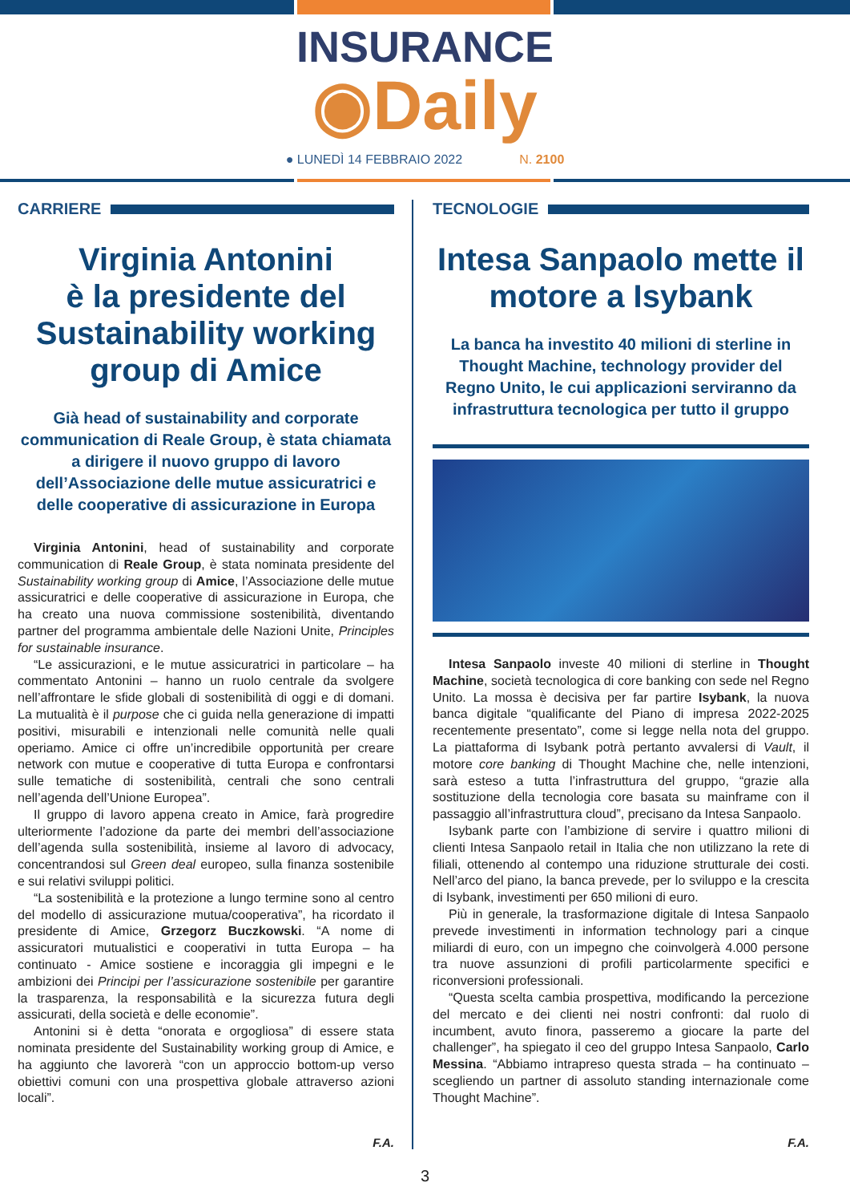INSURANCE
◉Daily
● LUNEDÌ 14 FEBBRAIO 2022 N. 2100
CARRIERE
Virginia Antonini
è la presidente del Sustainability working group di Amice
Già head of sustainability and corporate communication di Reale Group, è stata chiamata a dirigere il nuovo gruppo di lavoro dell’Associazione delle mutue assicuratrici e delle cooperative di assicurazione in Europa
Virginia Antonini, head of sustainability and corporate communication di Reale Group, è stata nominata presidente del Sustainability working group di Amice, l’Associazione delle mutue assicuratrici e delle cooperative di assicurazione in Europa, che ha creato una nuova commissione sostenibilità, diventando partner del programma ambientale delle Nazioni Unite, Principles for sustainable insurance.
“Le assicurazioni, e le mutue assicuratrici in particolare – ha commentato Antonini – hanno un ruolo centrale da svolgere nell’affrontare le sfide globali di sostenibilità di oggi e di domani. La mutualità è il purpose che ci guida nella generazione di impatti positivi, misurabili e intenzionali nelle comunità nelle quali operiamo. Amice ci offre un’incredibile opportunità per creare network con mutue e cooperative di tutta Europa e confrontarsi sulle tematiche di sostenibilità, centrali che sono centrali nell’agenda dell’Unione Europea”.
Il gruppo di lavoro appena creato in Amice, farà progredire ulteriormente l’adozione da parte dei membri dell’associazione dell’agenda sulla sostenibilità, insieme al lavoro di advocacy, concentrandosi sul Green deal europeo, sulla finanza sostenibile e sui relativi sviluppi politici.
“La sostenibilità e la protezione a lungo termine sono al centro del modello di assicurazione mutua/cooperativa”, ha ricordato il presidente di Amice, Grzegorz Buczkowski. “A nome di assicuratori mutualistici e cooperativi in tutta Europa – ha continuato - Amice sostiene e incoraggia gli impegni e le ambizioni dei Principi per l’assicurazione sostenibile per garantire la trasparenza, la responsabilità e la sicurezza futura degli assicurati, della società e delle economie”.
Antonini si è detta “onorata e orgogliosa” di essere stata nominata presidente del Sustainability working group di Amice, e ha aggiunto che lavorerà “con un approccio bottom-up verso obiettivi comuni con una prospettiva globale attraverso azioni locali”.
F.A.
TECNOLOGIE
Intesa Sanpaolo mette il motore a Isybank
La banca ha investito 40 milioni di sterline in Thought Machine, technology provider del Regno Unito, le cui applicazioni serviranno da infrastruttura tecnologica per tutto il gruppo
Intesa Sanpaolo investe 40 milioni di sterline in Thought Machine, società tecnologica di core banking con sede nel Regno Unito. La mossa è decisiva per far partire Isybank, la nuova banca digitale “qualificante del Piano di impresa 2022-2025 recentemente presentato”, come si legge nella nota del gruppo. La piattaforma di Isybank potrà pertanto avvalersi di Vault, il motore core banking di Thought Machine che, nelle intenzioni, sarà esteso a tutta l’infrastruttura del gruppo, “grazie alla sostituzione della tecnologia core basata su mainframe con il passaggio all’infrastruttura cloud”, precisano da Intesa Sanpaolo.
Isybank parte con l’ambizione di servire i quattro milioni di clienti Intesa Sanpaolo retail in Italia che non utilizzano la rete di filiali, ottenendo al contempo una riduzione strutturale dei costi. Nell’arco del piano, la banca prevede, per lo sviluppo e la crescita di Isybank, investimenti per 650 milioni di euro.
Più in generale, la trasformazione digitale di Intesa Sanpaolo prevede investimenti in information technology pari a cinque miliardi di euro, con un impegno che coinvolgerà 4.000 persone tra nuove assunzioni di profili particolarmente specifici e riconversioni professionali.
“Questa scelta cambia prospettiva, modificando la percezione del mercato e dei clienti nei nostri confronti: dal ruolo di incumbent, avuto finora, passeremo a giocare la parte del challenger”, ha spiegato il ceo del gruppo Intesa Sanpaolo, Carlo Messina. “Abbiamo intrapreso questa strada – ha continuato – scegliendo un partner di assoluto standing internazionale come Thought Machine”.
F.A.
3